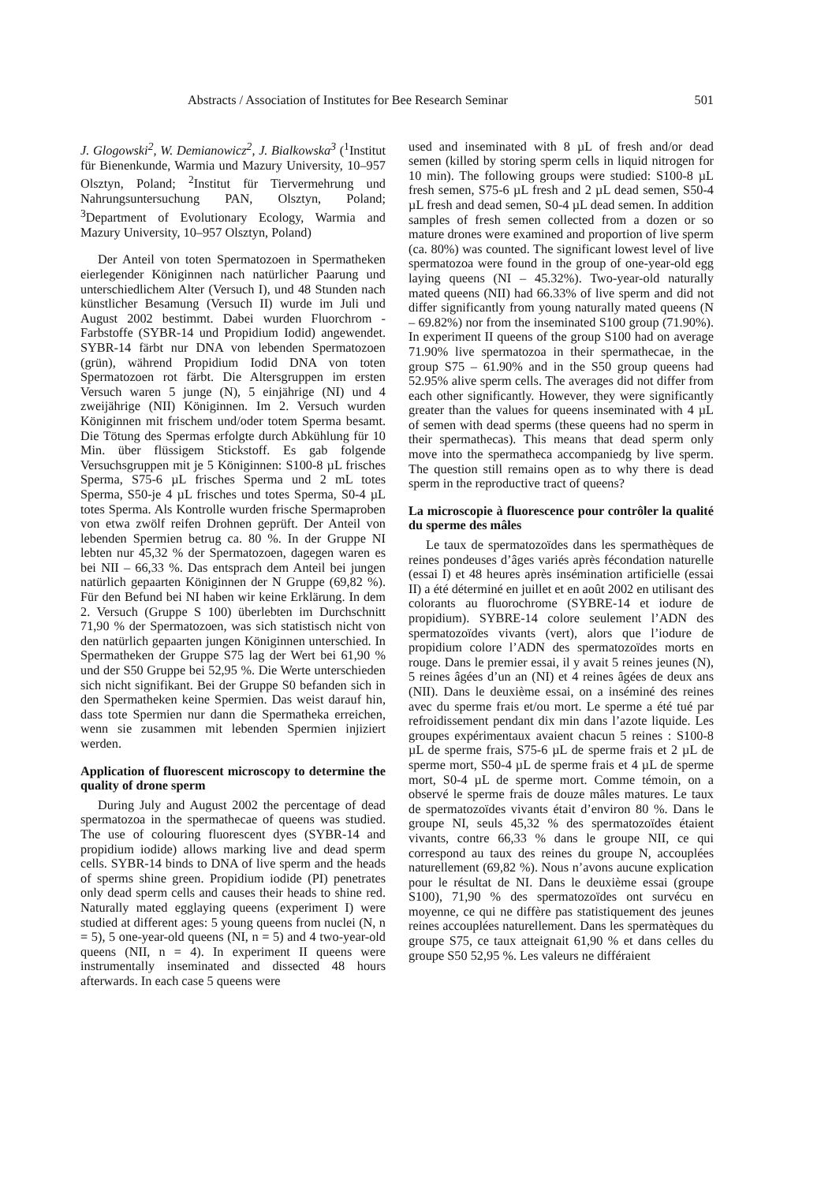Abstracts / Association of Institutes for Bee Research Seminar 501
J. Glogowski<sup>2</sup>, W. Demianowicz<sup>2</sup>, J. Bialkowska<sup>3</sup> (<sup>1</sup>Institut für Bienenkunde, Warmia und Mazury University, 10–957 Olsztyn, Poland; <sup>2</sup>Institut für Tiervermehrung und Nahrungsuntersuchung PAN, Olsztyn, Poland; <sup>3</sup>Department of Evolutionary Ecology, Warmia and Mazury University, 10–957 Olsztyn, Poland)
Der Anteil von toten Spermatozoen in Spermatheken eierlegender Königinnen nach natürlicher Paarung und unterschiedlichem Alter (Versuch I), und 48 Stunden nach künstlicher Besamung (Versuch II) wurde im Juli und August 2002 bestimmt. Dabei wurden Fluorchrom - Farbstoffe (SYBR-14 und Propidium Iodid) angewendet. SYBR-14 färbt nur DNA von lebenden Spermatozoen (grün), während Propidium Iodid DNA von toten Spermatozoen rot färbt. Die Altersgruppen im ersten Versuch waren 5 junge (N), 5 einjährige (NI) und 4 zweijährige (NII) Königinnen. Im 2. Versuch wurden Königinnen mit frischem und/oder totem Sperma besamt. Die Tötung des Spermas erfolgte durch Abkühlung für 10 Min. über flüssigem Stickstoff. Es gab folgende Versuchsgruppen mit je 5 Königinnen: S100-8 µL frisches Sperma, S75-6 µL frisches Sperma und 2 mL totes Sperma, S50-je 4 µL frisches und totes Sperma, S0-4 µL totes Sperma. Als Kontrolle wurden frische Spermaproben von etwa zwölf reifen Drohnen geprüft. Der Anteil von lebenden Spermien betrug ca. 80 %. In der Gruppe NI lebten nur 45,32 % der Spermatozoen, dagegen waren es bei NII – 66,33 %. Das entsprach dem Anteil bei jungen natürlich gepaarten Königinnen der N Gruppe (69,82 %). Für den Befund bei NI haben wir keine Erklärung. In dem 2. Versuch (Gruppe S 100) überlebten im Durchschnitt 71,90 % der Spermatozoen, was sich statistisch nicht von den natürlich gepaarten jungen Königinnen unterschied. In Spermatheken der Gruppe S75 lag der Wert bei 61,90 % und der S50 Gruppe bei 52,95 %. Die Werte unterschieden sich nicht signifikant. Bei der Gruppe S0 befanden sich in den Spermatheken keine Spermien. Das weist darauf hin, dass tote Spermien nur dann die Spermatheka erreichen, wenn sie zusammen mit lebenden Spermien injiziert werden.
Application of fluorescent microscopy to determine the quality of drone sperm
During July and August 2002 the percentage of dead spermatozoa in the spermathecae of queens was studied. The use of colouring fluorescent dyes (SYBR-14 and propidium iodide) allows marking live and dead sperm cells. SYBR-14 binds to DNA of live sperm and the heads of sperms shine green. Propidium iodide (PI) penetrates only dead sperm cells and causes their heads to shine red. Naturally mated egglaying queens (experiment I) were studied at different ages: 5 young queens from nuclei (N, n = 5), 5 one-year-old queens (NI, n = 5) and 4 two-year-old queens (NII, n = 4). In experiment II queens were instrumentally inseminated and dissected 48 hours afterwards. In each case 5 queens were
used and inseminated with 8 µL of fresh and/or dead semen (killed by storing sperm cells in liquid nitrogen for 10 min). The following groups were studied: S100-8 µL fresh semen, S75-6 µL fresh and 2 µL dead semen, S50-4 µL fresh and dead semen, S0-4 µL dead semen. In addition samples of fresh semen collected from a dozen or so mature drones were examined and proportion of live sperm (ca. 80%) was counted. The significant lowest level of live spermatozoa were found in the group of one-year-old egg laying queens (NI – 45.32%). Two-year-old naturally mated queens (NII) had 66.33% of live sperm and did not differ significantly from young naturally mated queens (N – 69.82%) nor from the inseminated S100 group (71.90%). In experiment II queens of the group S100 had on average 71.90% live spermatozoa in their spermathecae, in the group S75 – 61.90% and in the S50 group queens had 52.95% alive sperm cells. The averages did not differ from each other significantly. However, they were significantly greater than the values for queens inseminated with 4 µL of semen with dead sperms (these queens had no sperm in their spermathecas). This means that dead sperm only move into the spermatheca accompaniedg by live sperm. The question still remains open as to why there is dead sperm in the reproductive tract of queens?
La microscopie à fluorescence pour contrôler la qualité du sperme des mâles
Le taux de spermatozoïdes dans les spermathèques de reines pondeuses d’âges variés après fécondation naturelle (essai I) et 48 heures après insémination artificielle (essai II) a été déterminé en juillet et en août 2002 en utilisant des colorants au fluorochrome (SYBRE-14 et iodure de propidium). SYBRE-14 colore seulement l’ADN des spermatozoïdes vivants (vert), alors que l’iodure de propidium colore l’ADN des spermatozoïdes morts en rouge. Dans le premier essai, il y avait 5 reines jeunes (N), 5 reines âgées d’un an (NI) et 4 reines âgées de deux ans (NII). Dans le deuxième essai, on a inséminé des reines avec du sperme frais et/ou mort. Le sperme a été tué par refroidissement pendant dix min dans l’azote liquide. Les groupes expérimentaux avaient chacun 5 reines : S100-8 µL de sperme frais, S75-6 µL de sperme frais et 2 µL de sperme mort, S50-4 µL de sperme frais et 4 µL de sperme mort, S0-4 µL de sperme mort. Comme témoin, on a observé le sperme frais de douze mâles matures. Le taux de spermatozoïdes vivants était d’environ 80 %. Dans le groupe NI, seuls 45,32 % des spermatozoïdes étaient vivants, contre 66,33 % dans le groupe NII, ce qui correspond au taux des reines du groupe N, accouplées naturellement (69,82 %). Nous n’avons aucune explication pour le résultat de NI. Dans le deuxième essai (groupe S100), 71,90 % des spermatozoïdes ont survécu en moyenne, ce qui ne diffère pas statistiquement des jeunes reines accouplées naturellement. Dans les spermatèques du groupe S75, ce taux atteignait 61,90 % et dans celles du groupe S50 52,95 %. Les valeurs ne différaient